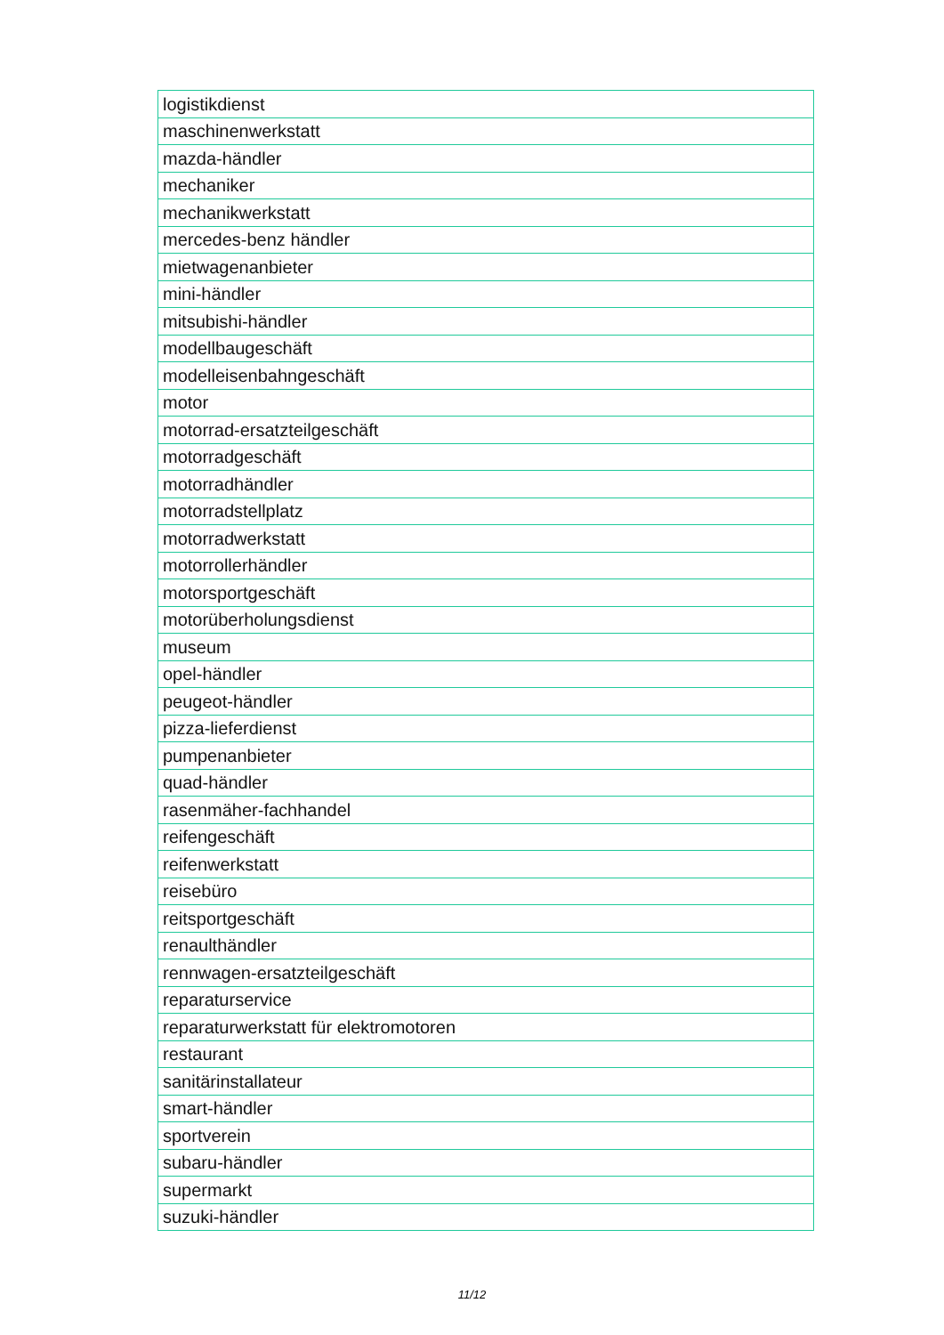| logistikdienst |
| maschinenwerkstatt |
| mazda-händler |
| mechaniker |
| mechanikwerkstatt |
| mercedes-benz händler |
| mietwagenanbieter |
| mini-händler |
| mitsubishi-händler |
| modellbaugeschäft |
| modelleisenbahngeschäft |
| motor |
| motorrad-ersatzteilgeschäft |
| motorradgeschäft |
| motorradhändler |
| motorradstellplatz |
| motorradwerkstatt |
| motorrollerhändler |
| motorsportgeschäft |
| motorüberholungsdienst |
| museum |
| opel-händler |
| peugeot-händler |
| pizza-lieferdienst |
| pumpenanbieter |
| quad-händler |
| rasenmäher-fachhandel |
| reifengeschäft |
| reifenwerkstatt |
| reisebüro |
| reitsportgeschäft |
| renaulthändler |
| rennwagen-ersatzteilgeschäft |
| reparaturservice |
| reparaturwerkstatt für elektromotoren |
| restaurant |
| sanitärinstallateur |
| smart-händler |
| sportverein |
| subaru-händler |
| supermarkt |
| suzuki-händler |
11/12